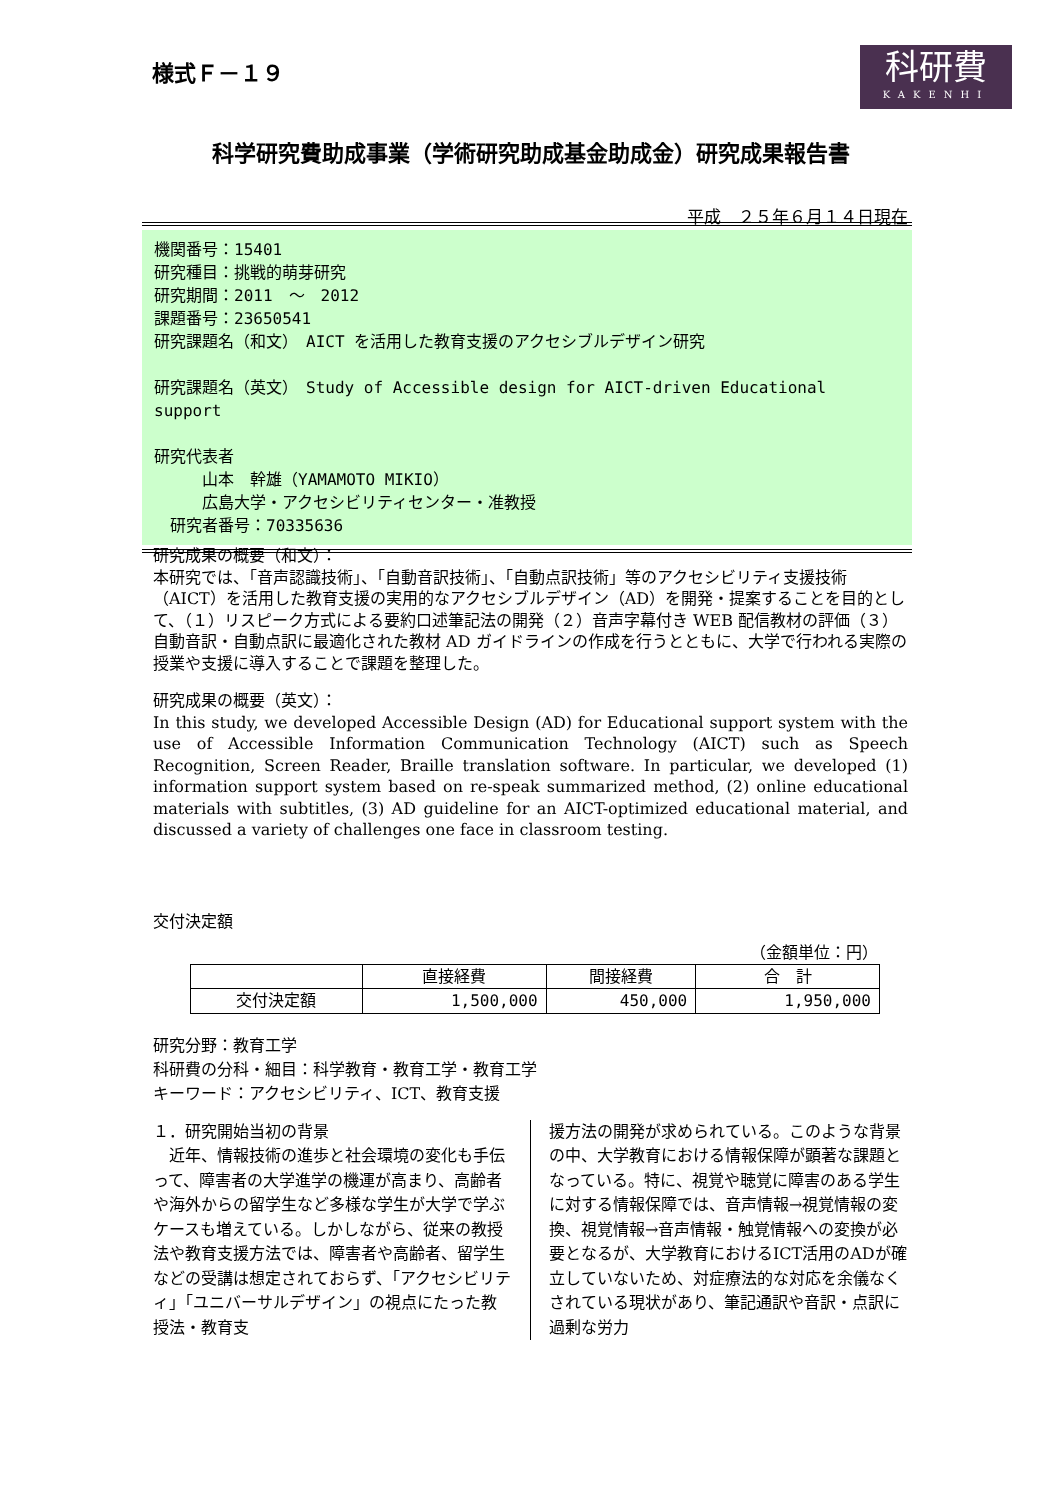様式Ｆ－１９
科研費
KAKENHI
科学研究費助成事業（学術研究助成基金助成金）研究成果報告書
平成　２５年６月１４日現在
機関番号：15401
研究種目：挑戦的萌芽研究
研究期間：2011　～　2012
課題番号：23650541
研究課題名（和文）　AICT を活用した教育支援のアクセシブルデザイン研究
研究課題名（英文）　Study of Accessible design for AICT-driven Educational support
研究代表者
　　　山本　幹雄（YAMAMOTO MIKIO）
　　　広島大学・アクセシビリティセンター・准教授
　研究者番号：70335636
研究成果の概要（和文）：
本研究では、「音声認識技術」、「自動音訳技術」、「自動点訳技術」等のアクセシビリティ支援技術（AICT）を活用した教育支援の実用的なアクセシブルデザイン（AD）を開発・提案することを目的として、（１）リスピーク方式による要約口述筆記法の開発（２）音声字幕付き WEB 配信教材の評価（３）自動音訳・自動点訳に最適化された教材 AD ガイドラインの作成を行うとともに、大学で行われる実際の授業や支援に導入することで課題を整理した。
研究成果の概要（英文）：
In this study, we developed Accessible Design (AD) for Educational support system with the use of Accessible Information Communication Technology (AICT) such as Speech Recognition, Screen Reader, Braille translation software. In particular, we developed (1) information support system based on re-speak summarized method, (2) online educational materials with subtitles, (3) AD guideline for an AICT-optimized educational material, and discussed a variety of challenges one face in classroom testing.
交付決定額
（金額単位：円）
| | 直接経費 | 間接経費 | 合 計 |
| --- | --- | --- | --- |
| 交付決定額 | 1,500,000 | 450,000 | 1,950,000 |
研究分野：教育工学
科研費の分科・細目：科学教育・教育工学・教育工学
キーワード：アクセシビリティ、ICT、教育支援
１．研究開始当初の背景
　近年、情報技術の進歩と社会環境の変化も手伝って、障害者の大学進学の機運が高まり、高齢者や海外からの留学生など多様な学生が大学で学ぶケースも増えている。しかしながら、従来の教授法や教育支援方法では、障害者や高齢者、留学生などの受講は想定されておらず、「アクセシビリティ」「ユニバーサルデザイン」の視点にたった教授法・教育支
援方法の開発が求められている。このような背景の中、大学教育における情報保障が顕著な課題となっている。特に、視覚や聴覚に障害のある学生に対する情報保障では、音声情報→視覚情報の変換、視覚情報→音声情報・触覚情報への変換が必要となるが、大学教育におけるICT活用のADが確立していないため、対症療法的な対応を余儀なくされている現状があり、筆記通訳や音訳・点訳に過剰な労力